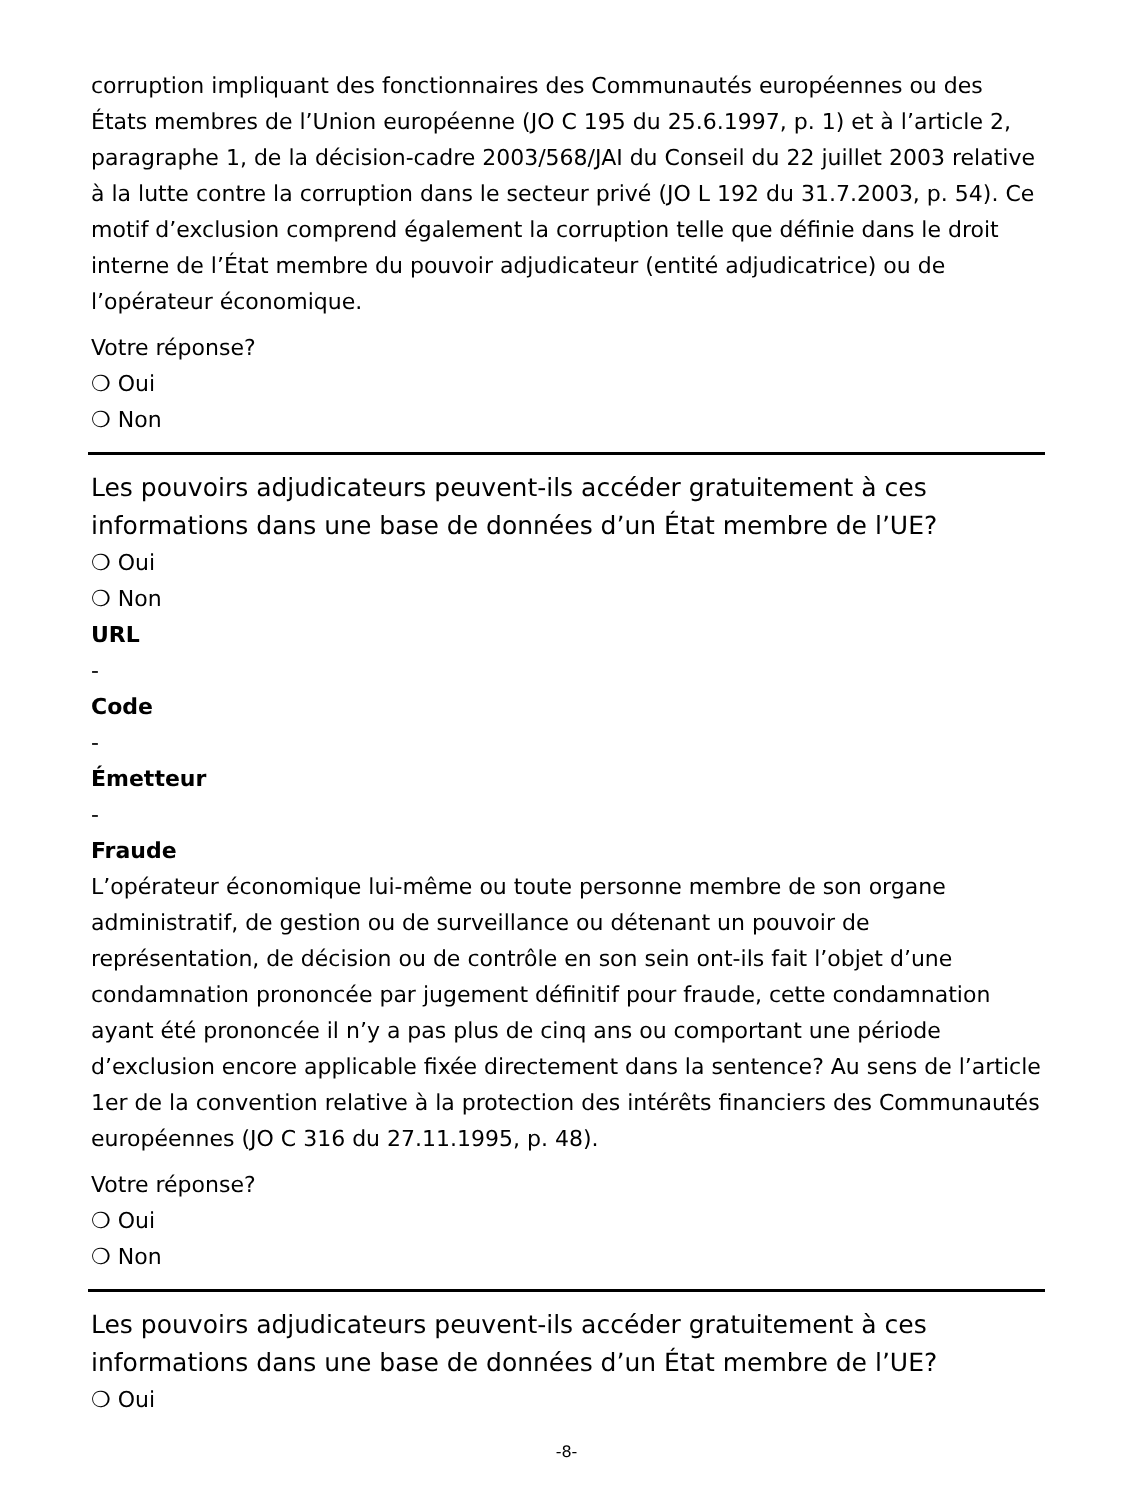corruption impliquant des fonctionnaires des Communautés européennes ou des États membres de l’Union européenne (JO C 195 du 25.6.1997, p. 1) et à l’article 2, paragraphe 1, de la décision-cadre 2003/568/JAI du Conseil du 22 juillet 2003 relative à la lutte contre la corruption dans le secteur privé (JO L 192 du 31.7.2003, p. 54). Ce motif d’exclusion comprend également la corruption telle que définie dans le droit interne de l’État membre du pouvoir adjudicateur (entité adjudicatrice) ou de l’opérateur économique.
Votre réponse?
❍ Oui
❍ Non
Les pouvoirs adjudicateurs peuvent-ils accéder gratuitement à ces informations dans une base de données d’un État membre de l’UE?
❍ Oui
❍ Non
URL
-
Code
-
Émetteur
-
Fraude
L’opérateur économique lui-même ou toute personne membre de son organe administratif, de gestion ou de surveillance ou détenant un pouvoir de représentation, de décision ou de contrôle en son sein ont-ils fait l’objet d’une condamnation prononcée par jugement définitif pour fraude, cette condamnation ayant été prononcée il n’y a pas plus de cinq ans ou comportant une période d’exclusion encore applicable fixée directement dans la sentence? Au sens de l’article 1er de la convention relative à la protection des intérêts financiers des Communautés européennes (JO C 316 du 27.11.1995, p. 48).
Votre réponse?
❍ Oui
❍ Non
Les pouvoirs adjudicateurs peuvent-ils accéder gratuitement à ces informations dans une base de données d’un État membre de l’UE?
❍ Oui
-8-